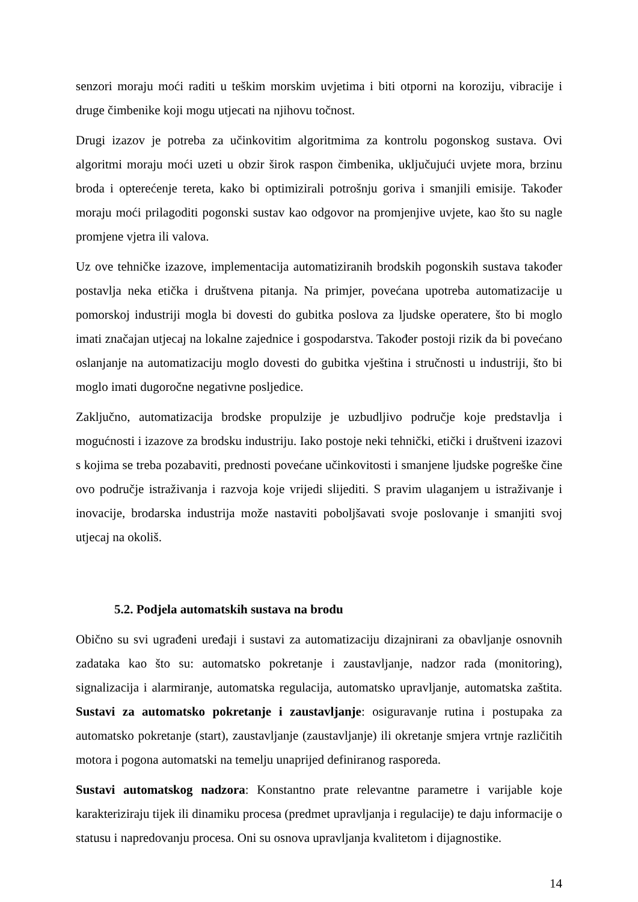senzori moraju moći raditi u teškim morskim uvjetima i biti otporni na koroziju, vibracije i druge čimbenike koji mogu utjecati na njihovu točnost.
Drugi izazov je potreba za učinkovitim algoritmima za kontrolu pogonskog sustava. Ovi algoritmi moraju moći uzeti u obzir širok raspon čimbenika, uključujući uvjete mora, brzinu broda i opterećenje tereta, kako bi optimizirali potrošnju goriva i smanjili emisije. Također moraju moći prilagoditi pogonski sustav kao odgovor na promjenjive uvjete, kao što su nagle promjene vjetra ili valova.
Uz ove tehničke izazove, implementacija automatiziranih brodskih pogonskih sustava također postavlja neka etička i društvena pitanja. Na primjer, povećana upotreba automatizacije u pomorskoj industriji mogla bi dovesti do gubitka poslova za ljudske operatere, što bi moglo imati značajan utjecaj na lokalne zajednice i gospodarstva. Također postoji rizik da bi povećano oslanjanje na automatizaciju moglo dovesti do gubitka vještina i stručnosti u industriji, što bi moglo imati dugoročne negativne posljedice.
Zaključno, automatizacija brodske propulzije je uzbudljivo područje koje predstavlja i mogućnosti i izazove za brodsku industriju. Iako postoje neki tehnički, etički i društveni izazovi s kojima se treba pozabaviti, prednosti povećane učinkovitosti i smanjene ljudske pogreške čine ovo područje istraživanja i razvoja koje vrijedi slijediti. S pravim ulaganjem u istraživanje i inovacije, brodarska industrija može nastaviti poboljšavati svoje poslovanje i smanjiti svoj utjecaj na okoliš.
5.2. Podjela automatskih sustava na brodu
Obično su svi ugrađeni uređaji i sustavi za automatizaciju dizajnirani za obavljanje osnovnih zadataka kao što su: automatsko pokretanje i zaustavljanje, nadzor rada (monitoring), signalizacija i alarmiranje, automatska regulacija, automatsko upravljanje, automatska zaštita. Sustavi za automatsko pokretanje i zaustavljanje: osiguravanje rutina i postupaka za automatsko pokretanje (start), zaustavljanje (zaustavljanje) ili okretanje smjera vrtnje različitih motora i pogona automatski na temelju unaprijed definiranog rasporeda.
Sustavi automatskog nadzora: Konstantno prate relevantne parametre i varijable koje karakteriziraju tijek ili dinamiku procesa (predmet upravljanja i regulacije) te daju informacije o statusu i napredovanju procesa. Oni su osnova upravljanja kvalitetom i dijagnostike.
14